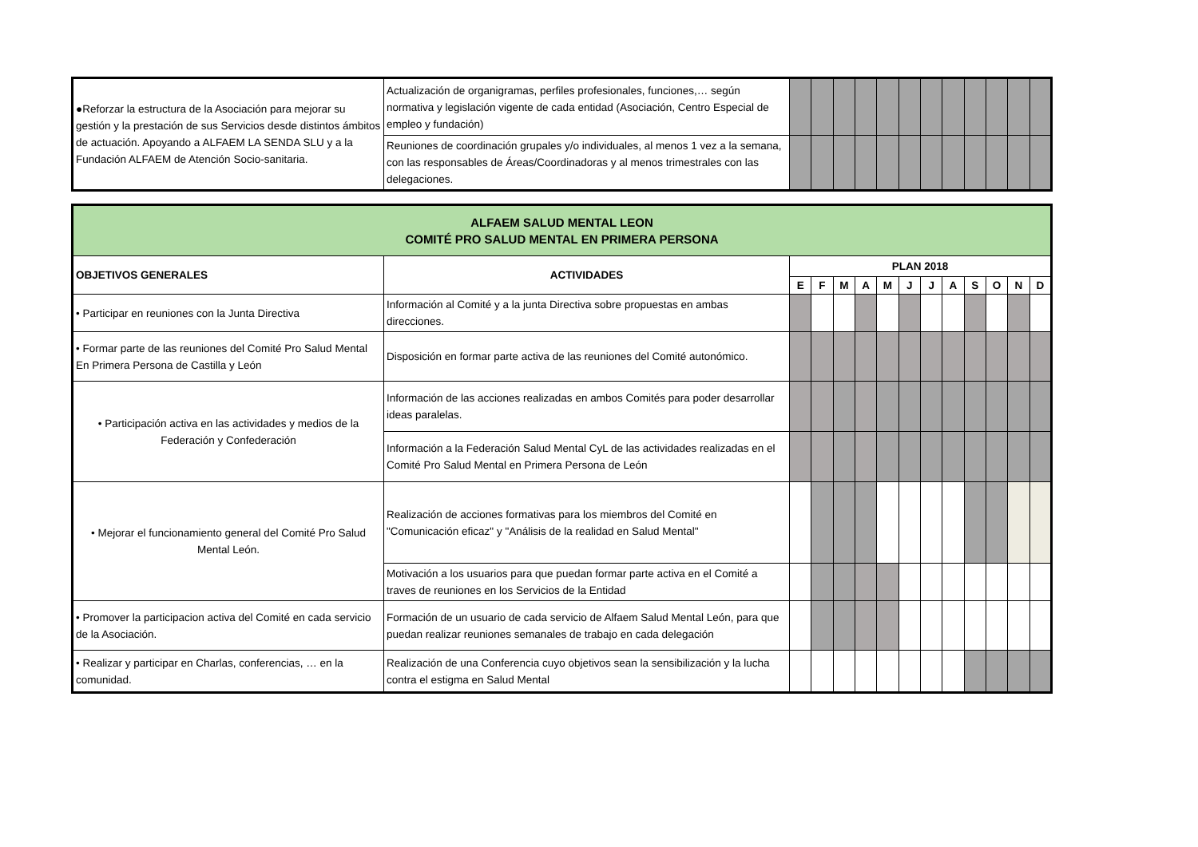| ●Reforzar la estructura de la Asociación para mejorar su gestión y la prestación de sus Servicios desde distintos ámbitos de actuación. Apoyando a ALFAEM LA SENDA SLU y a la Fundación ALFAEM de Atención Socio-sanitaria. | Actualización de organigramas, perfiles profesionales, funciones,… según normativa y legislación vigente de cada entidad (Asociación, Centro Especial de empleo y fundación) | | | | | | | | | | | | |
| | Reuniones de coordinación grupales y/o individuales, al menos 1 vez a la semana, con las responsables de Áreas/Coordinadoras y al menos trimestrales con las delegaciones. | | | | | | | | | | | | |
| ALFAEM SALUD MENTAL LEON COMITÉ PRO SALUD MENTAL EN PRIMERA PERSONA | | | | | | | | | | | | | |
| OBJETIVOS GENERALES | ACTIVIDADES | PLAN 2018 | | | | | | | | | | | |
| | | E | F | M | A | M | J | J | A | S | O | N | D |
| • Participar en reuniones con la Junta Directiva | Información al Comité y a la junta Directiva sobre propuestas en ambas direcciones. | | | | | | | | | | | | |
| • Formar parte de las reuniones del Comité Pro Salud Mental En Primera Persona de Castilla y León | Disposición en formar parte activa de las reuniones del Comité autonómico. | | | | | | | | | | | | |
| • Participación activa en las actividades y medios de la Federación y Confederación | Información de las acciones realizadas en ambos Comités para poder desarrollar ideas paralelas. | | | | | | | | | | | | |
| | Información a la Federación Salud Mental CyL de las actividades realizadas en el Comité Pro Salud Mental en Primera Persona de León | | | | | | | | | | | | |
| • Mejorar el funcionamiento general del Comité Pro Salud Mental León. | Realización de acciones formativas para los miembros del Comité en "Comunicación eficaz" y "Análisis de la realidad en Salud Mental" | | | | | | | | | | | | |
| | Motivación a los usuarios para que puedan formar parte activa en el Comité a traves de reuniones en los Servicios de la Entidad | | | | | | | | | | | | |
| • Promover la participacion activa del Comité en cada servicio de la Asociación. | Formación de un usuario de cada servicio de Alfaem Salud Mental León, para que puedan realizar reuniones semanales de trabajo en cada delegación | | | | | | | | | | | | |
| • Realizar y participar en Charlas, conferencias, … en la comunidad. | Realización de una Conferencia cuyo objetivos sean la sensibilización y la lucha contra el estigma en Salud Mental | | | | | | | | | | | | |